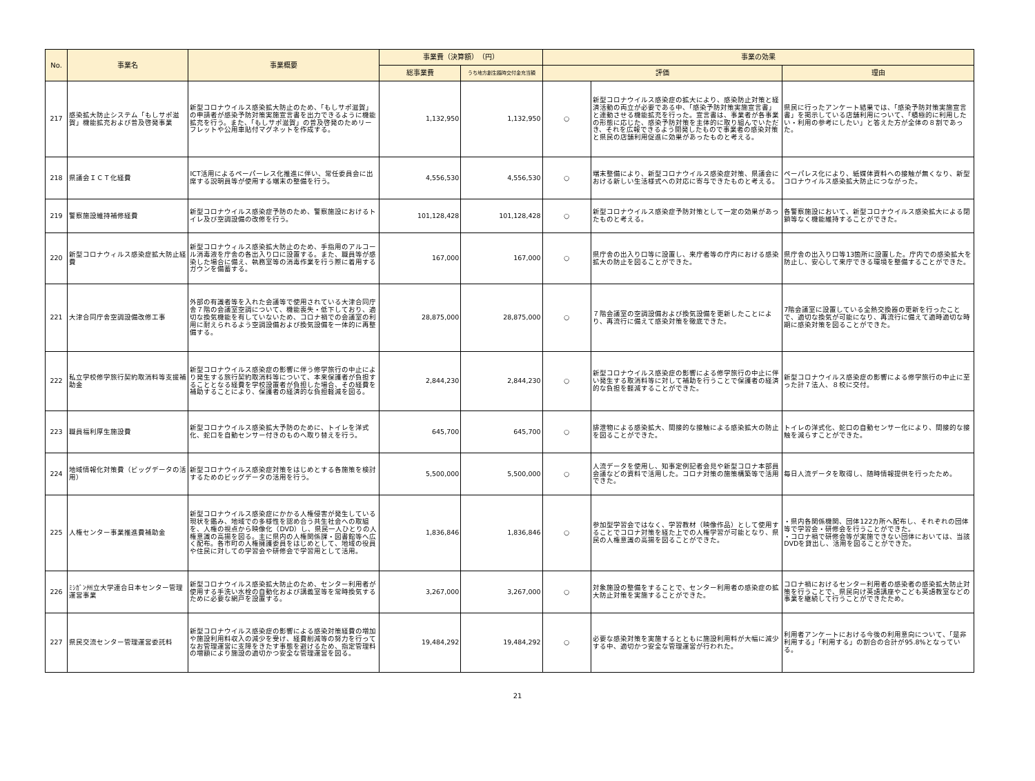| No. | 事業名 | 事業概要 | 事業費（決算額） （円） | | 事業の効果 | | |
| --- | --- | --- | --- | --- | --- | --- | --- |
| | | | 総事業費 | うち地方創生臨時交付金充当額 | 評価 | | 理由 |
| 217 | 感染拡大防止システム「もしサポ滋賀」機能拡充および普及啓発事業 | 新型コロナウイルス感染拡大防止のため、「もしサポ滋賀」の申請者が感染予防対策実施宣言書を出力できるように機能拡充を行う。また、「もしサポ滋賀」の普及啓発のためリーフレットや公用車貼付マグネットを作成する。 | 1,132,950 | 1,132,950 | ○ | 新型コロナウイルス感染症の拡大により、感染防止対策と経済活動の両立が必要である中、「感染予防対策実施宣言書」と連動させる機能拡充を行った。宣言書は、事業者が各事業の形態に応じた、感染予防対策を主体的に取り組んでいただき、それを広報できるよう開発したもので事業者の感染対策と県民の店舗利用促進に効果があったものと考える。 | 県民に行ったアンケート結果では、「感染予防対策実施宣言書」を掲示している店舗利用について、「積極的に利用したい・利用の参考にしたい」と答えた方が全体の８割であった。 |
| 218 | 県議会ＩＣＴ化経費 | ICT活用によるペーパーレス化推進に伴い、常任委員会に出席する説明員等が使用する端末の整備を行う。 | 4,556,530 | 4,556,530 | ○ | 端末整備により、新型コロナウイルス感染症対策、県議会における新しい生活様式への対応に寄与できたものと考える。 | ペーパレス化により、紙媒体資料への接触が無くなり、新型コロナウイルス感染拡大防止につながった。 |
| 219 | 警察施設維持補修経費 | 新型コロナウイルス感染症予防のため、警察施設におけるトイレ及び空調設備の改修を行う。 | 101,128,428 | 101,128,428 | ○ | 新型コロナウイルス感染症予防対策として一定の効果があったものと考える。 | 各警察施設において、新型コロナウイルス感染拡大による閉鎖等なく機能維持することができた。 |
| 220 | 新型コロナウィルス感染症拡大防止経費 | 新型コロナウィルス感染拡大防止のため、手指用のアルコール消毒液を庁舎の各出入り口に設置する。また、職員等が感染した場合に備え、執務室等の消毒作業を行う際に着用するガウンを備蓄する。 | 167,000 | 167,000 | ○ | 県庁舎の出入り口等に設置し、来庁者等の庁内における感染拡大の防止を図ることができた。 | 県庁舎の出入り口等13箇所に設置した。庁内での感染拡大を防止し、安心して来庁できる環境を整備することができた。 |
| 221 | 大津合同庁舎空調設備改修工事 | 外部の有識者等を入れた会議等で使用されている大津合同庁舎７階の会議室空調について、機能喪失・低下しており、適切な換気機能を有していないため、コロナ禍での会議室の利用に耐えられるよう空調設備および換気設備を一体的に再整備する。 | 28,875,000 | 28,875,000 | ○ | ７階会議室の空調設備および換気設備を更新したことにより、再流行に備えて感染対策を徹底できた。 | 7階会議室に設置している全熱交換器の更新を行ったことで、適切な換気が可能になり、再流行に備えて適時適切な時期に感染対策を図ることができた。 |
| 222 | 私立学校修学旅行契約取消料等支援補助金 | 新型コロナウイルス感染症の影響に伴う修学旅行の中止により発生する旅行契約取消料等について、本来保護者が負担することとなる経費を学校設置者が負担した場合、その経費を補助することにより、保護者の経済的な負担軽減を図る。 | 2,844,230 | 2,844,230 | ○ | 新型コロナウイルス感染症の影響による修学旅行の中止に伴い発生する取消料等に対して補助を行うことで保護者の経済的な負担を軽減することができた。 | 新型コロナウイルス感染症の影響による修学旅行の中止に至った計７法人、８校に交付。 |
| 223 | 職員福利厚生施設費 | 新型コロナウイルス感染拡大予防のために、トイレを洋式化、蛇口を自動センサー付きのものへ取り替えを行う。 | 645,700 | 645,700 | ○ | 排泄物による感染拡大、間接的な接触による感染拡大の防止を図ることができた。 | トイレの洋式化、蛇口の自動センサー化により、間接的な接触を減らすことができた。 |
| 224 | 地域情報化対策費（ビッグデータの活用） | 新型コロナウイルス感染症対策をはじめとする各施策を検討するためのビッグデータの活用を行う。 | 5,500,000 | 5,500,000 | ○ | 人流データを使用し、知事定例記者会見や新型コロナ本部員会議などの資料で活用した。コロナ対策の施策構築等で活用できた。 | 毎日人流データを取得し、随時情報提供を行ったため。 |
| 225 | 人権センター事業推進費補助金 | 新型コロナウイルス感染症にかかる人権侵害が発生している現状を鑑み、地域での多様性を認め合う共生社会への取組を、人権の視点から映像化（DVD）し、県民一人ひとりの人権意識の高揚を図る。主に県内の人権関係課・図書館等へ広く配布。各市町の人権擁護委員をはじめとして、地域の役員や住民に対しての学習会や研修会で学習用として活用。 | 1,836,846 | 1,836,846 | ○ | 参加型学習会ではなく、学習教材（映像作品）として使用することでコロナ対策を経た上での人権学習が可能となり、県民の人権意識の高揚を図ることができた。 | ・県内各関係機関、団体122カ所へ配布し、それぞれの団体等で学習会・研修会を行うことができた。 ・コロナ禍で研修会等が実施できない団体においては、当該DVDを貸出し、活用を図ることができた。 |
| 226 | ﾐｼｶﾞﾝ州立大学連合日本センター管理運営事業 | 新型コロナウイルス感染拡大防止のため、センター利用者が使用する手洗い水栓の自動化および講義室等を常時換気するために必要な網戸を設置する。 | 3,267,000 | 3,267,000 | ○ | 対象施設の整備をすることで、センター利用者の感染症の拡大防止対策を実施することができた。 | コロナ禍におけるセンター利用者の感染者の感染拡大防止対策を行うことで、県民向け英語講座やこども英語教室などの事業を継続して行うことができたため。 |
| 227 | 県民交流センター管理運営委託料 | 新型コロナウイルス感染症の影響による感染対策経費の増加や施設利用料収入の減少を受け、経費削減等の努力を行ってなお管理運営に支障をきたす事態を避けるため、指定管理料の増額により施設の適切かつ安全な管理運営を図る。 | 19,484,292 | 19,484,292 | ○ | 必要な感染対策を実施するとともに施設利用料が大幅に減少する中、適切かつ安全な管理運営が行われた。 | 利用者アンケートにおける今後の利用意向について、「是非利用する」「利用する」の割合の合計が95.8%となっている。 |
21